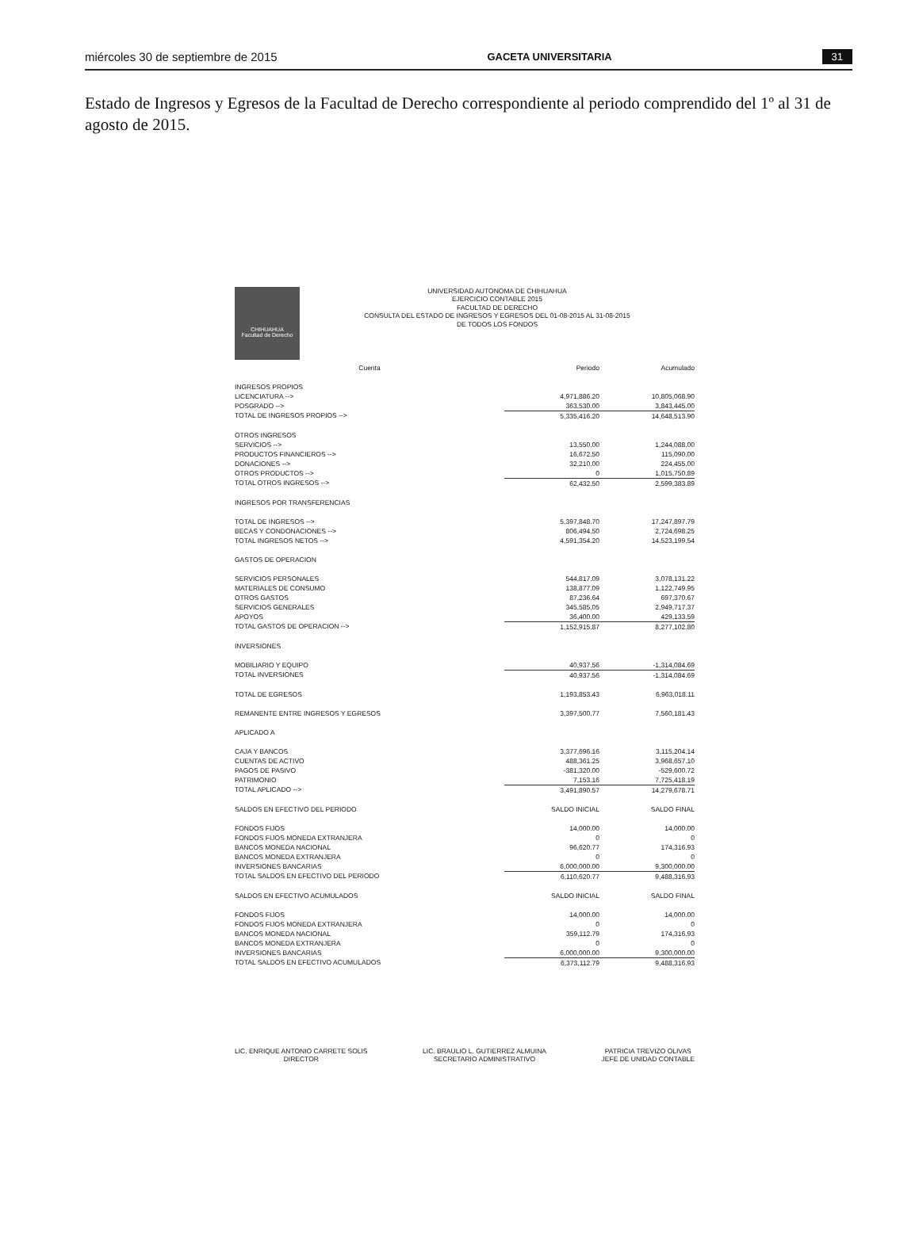miércoles 30 de septiembre de 2015 GACETA UNIVERSITARIA 31
Estado de Ingresos y Egresos de la Facultad de Derecho correspondiente al periodo comprendido del 1º al 31 de agosto de 2015.
CHIHUAHUA
Facultad de Derecho
UNIVERSIDAD AUTONOMA DE CHIHUAHUA
EJERCICIO CONTABLE 2015
FACULTAD DE DERECHO
CONSULTA DEL ESTADO DE INGRESOS Y EGRESOS DEL 01-08-2015 AL 31-08-2015
DE TODOS LOS FONDOS
| Cuenta | Periodo | Acumulado |
| --- | --- | --- |
| INGRESOS PROPIOS | | |
| LICENCIATURA --> | 4,971,886.20 | 10,805,068.90 |
| POSGRADO --> | 363,530.00 | 3,843,445.00 |
| TOTAL DE INGRESOS PROPIOS --> | 5,335,416.20 | 14,648,513.90 |
| OTROS INGRESOS | | |
| SERVICIOS --> | 13,550.00 | 1,244,088.00 |
| PRODUCTOS FINANCIEROS --> | 16,672.50 | 115,090.00 |
| DONACIONES --> | 32,210.00 | 224,455.00 |
| OTROS PRODUCTOS --> | 0 | 1,015,750.89 |
| TOTAL OTROS INGRESOS --> | 62,432.50 | 2,599,383.89 |
| INGRESOS POR TRANSFERENCIAS | | |
| TOTAL DE INGRESOS --> | 5,397,848.70 | 17,247,897.79 |
| BECAS Y CONDONACIONES --> | 806,494.50 | 2,724,698.25 |
| TOTAL INGRESOS NETOS --> | 4,591,354.20 | 14,523,199.54 |
| GASTOS DE OPERACION | | |
| SERVICIOS PERSONALES | 544,817.09 | 3,078,131.22 |
| MATERIALES DE CONSUMO | 138,877.09 | 1,122,749.95 |
| OTROS GASTOS | 87,236.64 | 697,370.67 |
| SERVICIOS GENERALES | 345,585.05 | 2,949,717.37 |
| APOYOS | 36,400.00 | 429,133.59 |
| TOTAL GASTOS DE OPERACION --> | 1,152,915.87 | 8,277,102.80 |
| INVERSIONES | | |
| MOBILIARIO Y EQUIPO | 40,937.56 | -1,314,084.69 |
| TOTAL INVERSIONES | 40,937.56 | -1,314,084.69 |
| TOTAL DE EGRESOS | 1,193,853.43 | 6,963,018.11 |
| REMANENTE ENTRE INGRESOS Y EGRESOS | 3,397,500.77 | 7,560,181.43 |
| APLICADO A | | |
| CAJA Y BANCOS | 3,377,696.16 | 3,115,204.14 |
| CUENTAS DE ACTIVO | 488,361.25 | 3,968,657.10 |
| PAGOS DE PASIVO | -381,320.00 | -529,600.72 |
| PATRIMONIO | 7,153.16 | 7,725,418.19 |
| TOTAL APLICADO --> | 3,491,890.57 | 14,279,678.71 |
| SALDOS EN EFECTIVO DEL PERIODO | SALDO INICIAL | SALDO FINAL |
| FONDOS FIJOS | 14,000.00 | 14,000.00 |
| FONDOS FIJOS MONEDA EXTRANJERA | 0 | 0 |
| BANCOS MONEDA NACIONAL | 96,620.77 | 174,316.93 |
| BANCOS MONEDA EXTRANJERA | 0 | 0 |
| INVERSIONES BANCARIAS | 6,000,000.00 | 9,300,000.00 |
| TOTAL SALDOS EN EFECTIVO DEL PERIODO | 6,110,620.77 | 9,488,316.93 |
| SALDOS EN EFECTIVO ACUMULADOS | SALDO INICIAL | SALDO FINAL |
| FONDOS FIJOS | 14,000.00 | 14,000.00 |
| FONDOS FIJOS MONEDA EXTRANJERA | 0 | 0 |
| BANCOS MONEDA NACIONAL | 359,112.79 | 174,316.93 |
| BANCOS MONEDA EXTRANJERA | 0 | 0 |
| INVERSIONES BANCARIAS | 6,000,000.00 | 9,300,000.00 |
| TOTAL SALDOS EN EFECTIVO ACUMULADOS | 6,373,112.79 | 9,488,316.93 |
LIC. ENRIQUE ANTONIO CARRETE SOLIS
DIRECTOR
LIC. BRAULIO L. GUTIERREZ ALMUINA
SECRETARIO ADMINISTRATIVO
PATRICIA TREVIZO OLIVAS
JEFE DE UNIDAD CONTABLE